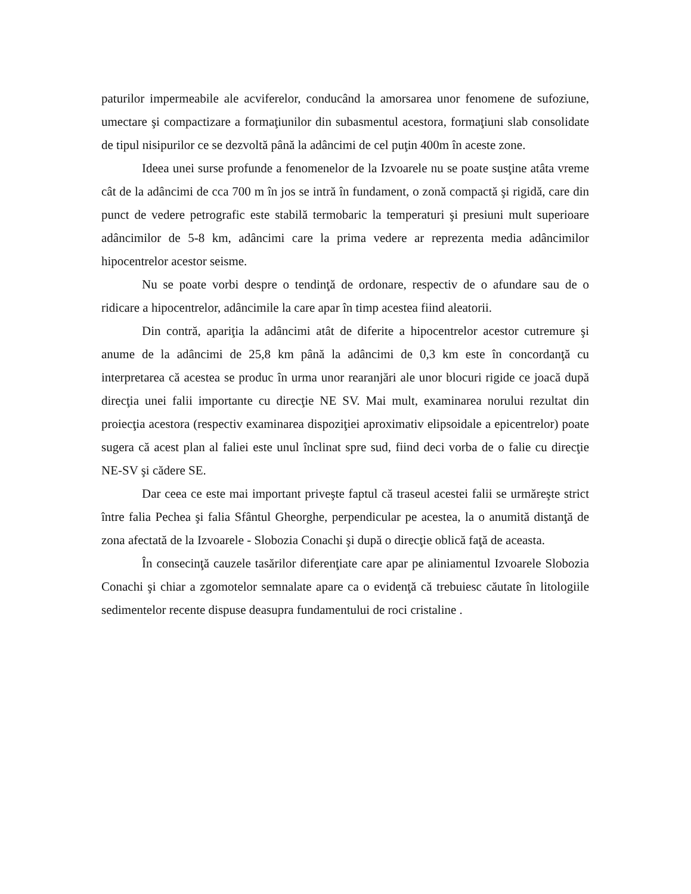paturilor impermeabile ale acviferelor, conducând la amorsarea unor fenomene de sufoziune, umectare şi compactizare a formaţiunilor din subasmentul acestora, formaţiuni slab consolidate de tipul nisipurilor ce se dezvoltă până la adâncimi de cel puţin 400m în aceste zone.
Ideea unei surse profunde a fenomenelor de la Izvoarele nu se poate susţine atâta vreme cât de la adâncimi de cca 700 m în jos se intră în fundament, o zonă compactă şi rigidă, care din punct de vedere petrografic este stabilă termobaric la temperaturi şi presiuni mult superioare adâncimilor de 5-8 km, adâncimi care la prima vedere ar reprezenta media adâncimilor hipocentrelor acestor seisme.
Nu se poate vorbi despre o tendinţă de ordonare, respectiv de o afundare sau de o ridicare a hipocentrelor, adâncimile la care apar în timp acestea fiind aleatorii.
Din contră, apariţia la adâncimi atât de diferite a hipocentrelor acestor cutremure şi anume de la adâncimi de 25,8 km până la adâncimi de 0,3 km este în concordanţă cu interpretarea că acestea se produc în urma unor rearanjări ale unor blocuri rigide ce joacă după direcţia unei falii importante cu direcţie NE SV. Mai mult, examinarea norului rezultat din proiecţia acestora (respectiv examinarea dispoziţiei aproximativ elipsoidale a epicentrelor) poate sugera că acest plan al faliei este unul înclinat spre sud, fiind deci vorba de o falie cu direcţie NE-SV şi cădere SE.
Dar ceea ce este mai important priveşte faptul că traseul acestei falii se urmăreşte strict între falia Pechea şi falia Sfântul Gheorghe, perpendicular pe acestea, la o anumită distanţă de zona afectată de la Izvoarele - Slobozia Conachi şi după o direcţie oblică faţă de aceasta.
În consecinţă cauzele tasărilor diferenţiate care apar pe aliniamentul Izvoarele Slobozia Conachi şi chiar a zgomotelor semnalate apare ca o evidenţă că trebuiesc căutate în litologiile sedimentelor recente dispuse deasupra fundamentului de roci cristaline .